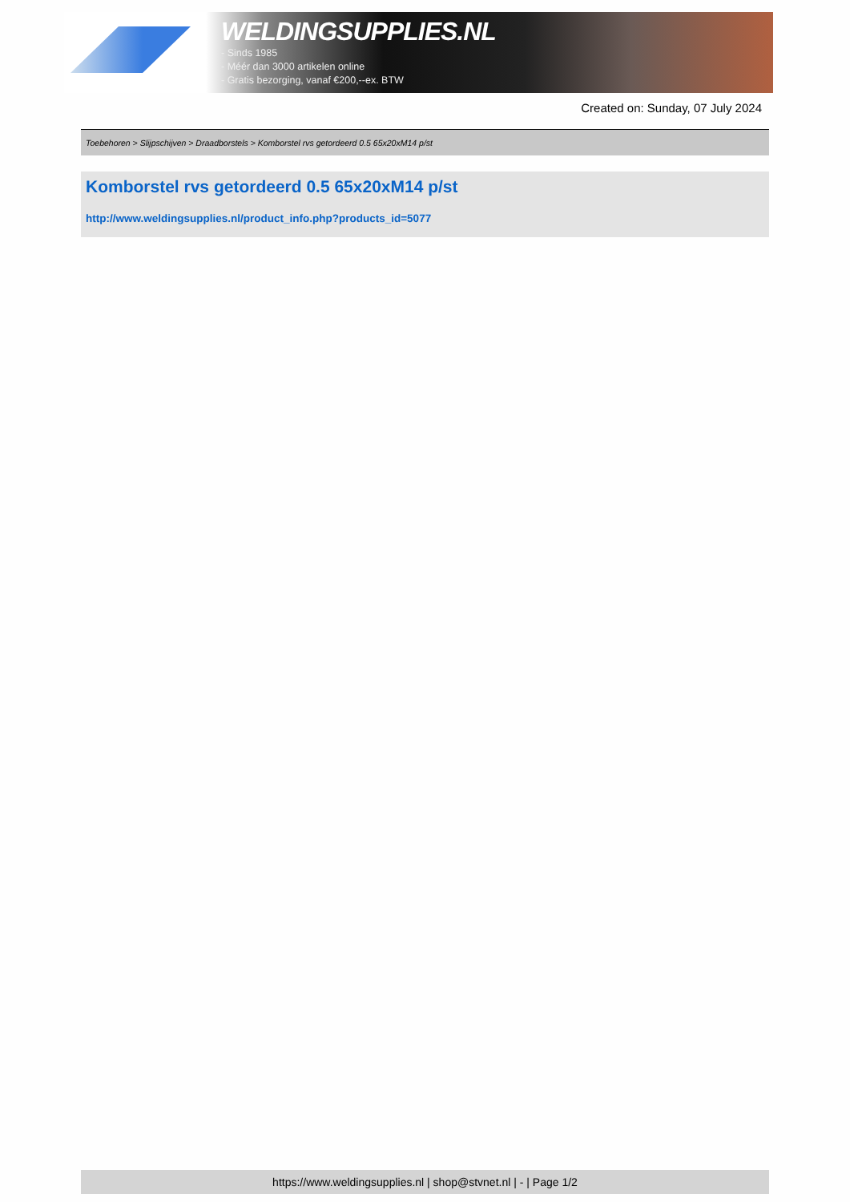WELDINGSUPPLIES.NL
- Sinds 1985
- Méér dan 3000 artikelen online
- Gratis bezorging, vanaf €200,--ex. BTW
Created on: Sunday, 07 July 2024
Toebehoren > Slijpschijven > Draadborstels > Komborstel rvs getordeerd 0.5 65x20xM14 p/st
Komborstel rvs getordeerd 0.5 65x20xM14 p/st
http://www.weldingsupplies.nl/product_info.php?products_id=5077
https://www.weldingsupplies.nl | shop@stvnet.nl | - | Page 1/2